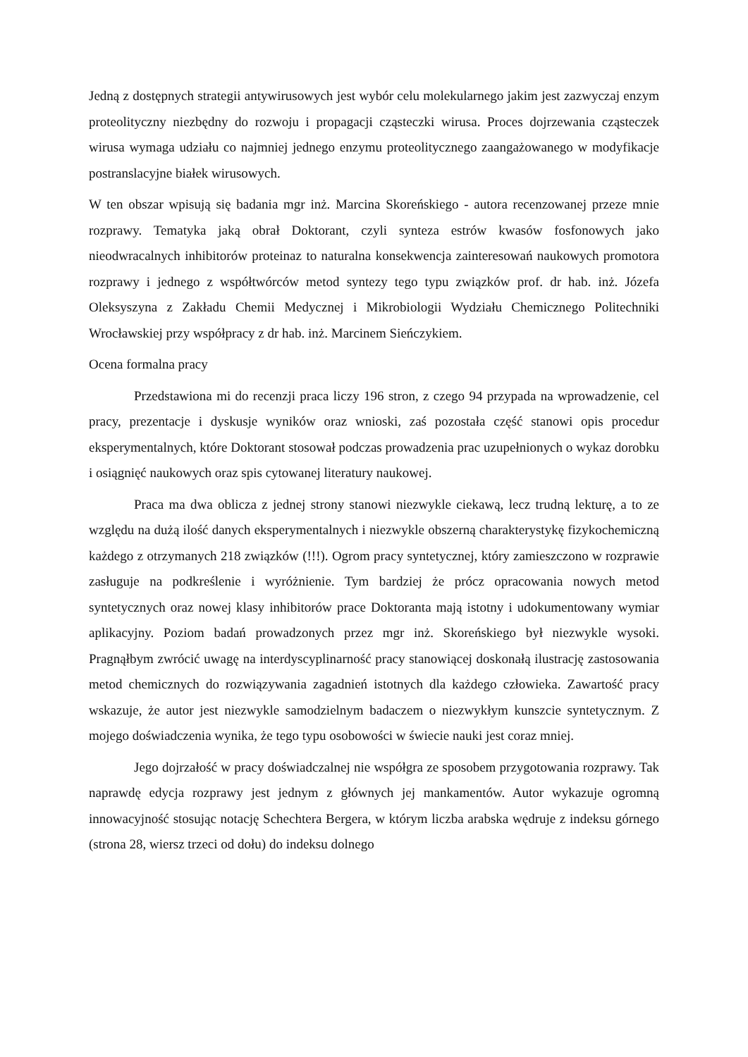Jedną z dostępnych strategii antywirusowych jest wybór celu molekularnego jakim jest zazwyczaj enzym proteolityczny niezbędny do rozwoju i propagacji cząsteczki wirusa. Proces dojrzewania cząsteczek wirusa wymaga udziału co najmniej jednego enzymu proteolitycznego zaangażowanego w modyfikacje postranslacyjne białek wirusowych.
W ten obszar wpisują się badania mgr inż. Marcina Skoreńskiego - autora recenzowanej przeze mnie rozprawy. Tematyka jaką obrał Doktorant, czyli synteza estrów kwasów fosfonowych jako nieodwracalnych inhibitorów proteinaz to naturalna konsekwencja zainteresowań naukowych promotora rozprawy i jednego z współtwórców metod syntezy tego typu związków prof. dr hab. inż. Józefa Oleksyszyna z Zakładu Chemii Medycznej i Mikrobiologii Wydziału Chemicznego Politechniki Wrocławskiej przy współpracy z dr hab. inż. Marcinem Sieńczykiem.
Ocena formalna pracy
Przedstawiona mi do recenzji praca liczy 196 stron, z czego 94 przypada na wprowadzenie, cel pracy, prezentacje i dyskusje wyników oraz wnioski, zaś pozostała część stanowi opis procedur eksperymentalnych, które Doktorant stosował podczas prowadzenia prac uzupełnionych o wykaz dorobku i osiągnięć naukowych oraz spis cytowanej literatury naukowej.
Praca ma dwa oblicza z jednej strony stanowi niezwykle ciekawą, lecz trudną lekturę, a to ze względu na dużą ilość danych eksperymentalnych i niezwykle obszerną charakterystykę fizykochemiczną każdego z otrzymanych 218 związków (!!!). Ogrom pracy syntetycznej, który zamieszczono w rozprawie zasługuje na podkreślenie i wyróżnienie. Tym bardziej że prócz opracowania nowych metod syntetycznych oraz nowej klasy inhibitorów prace Doktoranta mają istotny i udokumentowany wymiar aplikacyjny. Poziom badań prowadzonych przez mgr inż. Skoreńskiego był niezwykle wysoki. Pragnąłbym zwrócić uwagę na interdyscyplinarność pracy stanowiącej doskonałą ilustrację zastosowania metod chemicznych do rozwiązywania zagadnień istotnych dla każdego człowieka. Zawartość pracy wskazuje, że autor jest niezwykle samodzielnym badaczem o niezwykłym kunszcie syntetycznym. Z mojego doświadczenia wynika, że tego typu osobowości w świecie nauki jest coraz mniej.
Jego dojrzałość w pracy doświadczalnej nie współgra ze sposobem przygotowania rozprawy. Tak naprawdę edycja rozprawy jest jednym z głównych jej mankamentów. Autor wykazuje ogromną innowacyjność stosując notację Schechtera Bergera, w którym liczba arabska wędruje z indeksu górnego (strona 28, wiersz trzeci od dołu) do indeksu dolnego